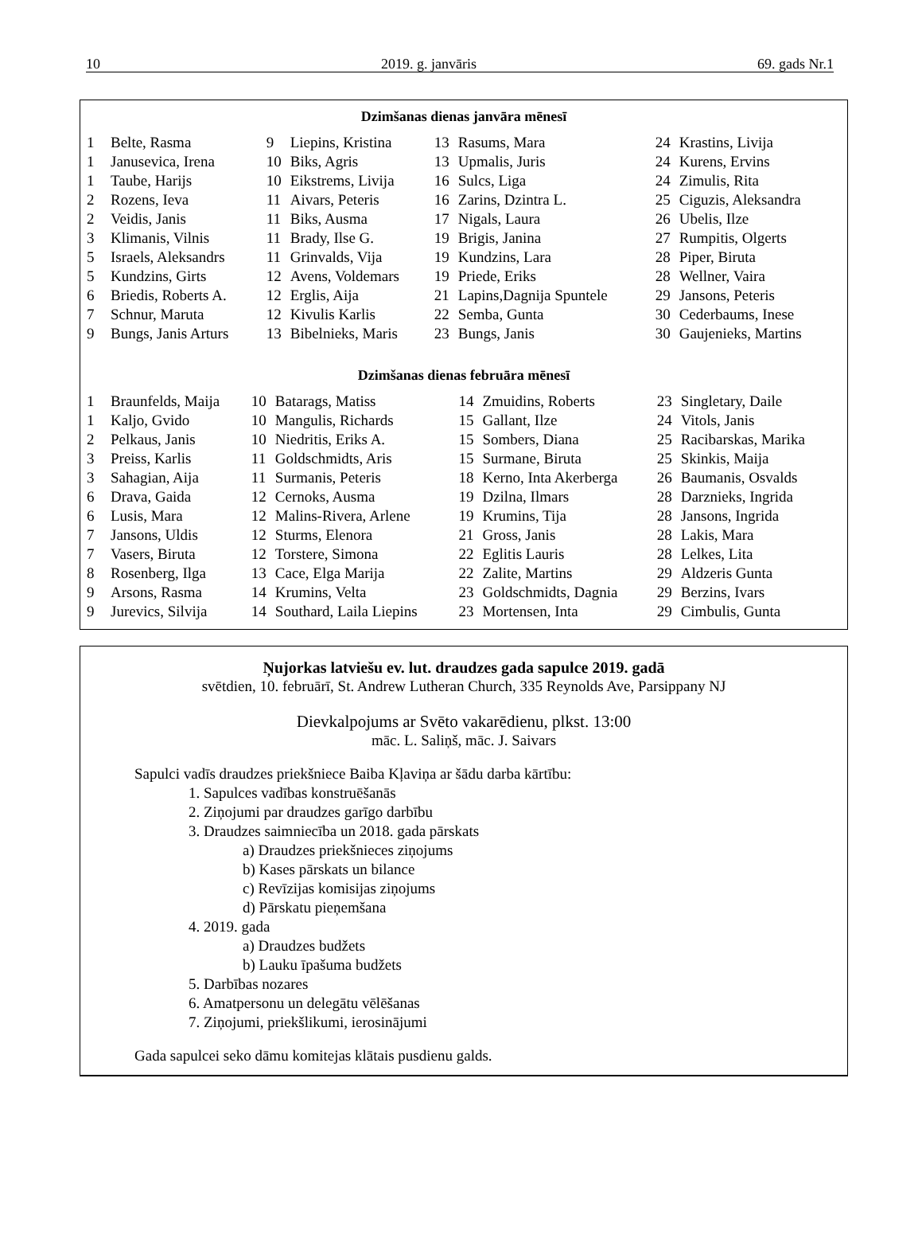10 2019. g. janvāris 69. gads Nr.1
Dzimšanas dienas janvāra mēnesī
| 1 | Belte, Rasma | 9 | Liepins, Kristina | 13 | Rasums, Mara | 24 | Krastins, Livija |
| 1 | Janusevica, Irena | 10 | Biks, Agris | 13 | Upmalis, Juris | 24 | Kurens, Ervins |
| 1 | Taube, Harijs | 10 | Eikstrems, Livija | 16 | Sulcs, Liga | 24 | Zimulis, Rita |
| 2 | Rozens, Ieva | 11 | Aivars, Peteris | 16 | Zarins, Dzintra L. | 25 | Ciguzis, Aleksandra |
| 2 | Veidis, Janis | 11 | Biks, Ausma | 17 | Nigals, Laura | 26 | Ubelis, Ilze |
| 3 | Klimanis, Vilnis | 11 | Brady, Ilse G. | 19 | Brigis, Janina | 27 | Rumpitis, Olgerts |
| 5 | Israels, Aleksandrs | 11 | Grinvalds, Vija | 19 | Kundzins, Lara | 28 | Piper, Biruta |
| 5 | Kundzins, Girts | 12 | Avens, Voldemars | 19 | Priede, Eriks | 28 | Wellner, Vaira |
| 6 | Briedis, Roberts A. | 12 | Erglis, Aija | 21 | Lapins,Dagnija Spuntele | 29 | Jansons, Peteris |
| 7 | Schnur, Maruta | 12 | Kivulis Karlis | 22 | Semba, Gunta | 30 | Cederbaums, Inese |
| 9 | Bungs, Janis Arturs | 13 | Bibelnieks, Maris | 23 | Bungs, Janis | 30 | Gaujenieks, Martins |
Dzimšanas dienas februāra mēnesī
| 1 | Braunfelds, Maija | 10 | Batarags, Matiss | 14 | Zmuidins, Roberts | 23 | Singletary, Daile |
| 1 | Kaljo, Gvido | 10 | Mangulis, Richards | 15 | Gallant, Ilze | 24 | Vitols, Janis |
| 2 | Pelkaus, Janis | 10 | Niedritis, Eriks A. | 15 | Sombers, Diana | 25 | Racibarskas, Marika |
| 3 | Preiss, Karlis | 11 | Goldschmidts, Aris | 15 | Surmane, Biruta | 25 | Skinkis, Maija |
| 3 | Sahagian, Aija | 11 | Surmanis, Peteris | 18 | Kerno, Inta Akerberga | 26 | Baumanis, Osvalds |
| 6 | Drava, Gaida | 12 | Cernoks, Ausma | 19 | Dzilna, Ilmars | 28 | Darznieks, Ingrida |
| 6 | Lusis, Mara | 12 | Malins-Rivera, Arlene | 19 | Krumins, Tija | 28 | Jansons, Ingrida |
| 7 | Jansons, Uldis | 12 | Sturms, Elenora | 21 | Gross, Janis | 28 | Lakis, Mara |
| 7 | Vasers, Biruta | 12 | Torstere, Simona | 22 | Eglitis Lauris | 28 | Lelkes, Lita |
| 8 | Rosenberg, Ilga | 13 | Cace, Elga Marija | 22 | Zalite, Martins | 29 | Aldzeris Gunta |
| 9 | Arsons, Rasma | 14 | Krumins, Velta | 23 | Goldschmidts, Dagnia | 29 | Berzins, Ivars |
| 9 | Jurevics, Silvija | 14 | Southard, Laila Liepins | 23 | Mortensen, Inta | 29 | Cimbulis, Gunta |
Ņujorkas latviešu ev. lut. draudzes gada sapulce 2019. gadā
svētdien, 10. februārī, St. Andrew Lutheran Church, 335 Reynolds Ave, Parsippany NJ
Dievkalpojums ar Svēto vakarēdienu, plkst. 13:00
māc. L. Saliņš, māc. J. Saivars
Sapulci vadīs draudzes priekšniece Baiba Kļaviņa ar šādu darba kārtību:
1. Sapulces vadības konstruēšanās
2. Ziņojumi par draudzes garīgo darbību
3. Draudzes saimniecība un 2018. gada pārskats
a) Draudzes priekšnieces ziņojums
b) Kases pārskats un bilance
c) Revīzijas komisijas ziņojums
d) Pārskatu pieņemšana
4. 2019. gada
a) Draudzes budžets
b) Lauku īpašuma budžets
5. Darbības nozares
6. Amatpersonu un delegātu vēlēšanas
7. Ziņojumi, priekšlikumi, ierosinājumi
Gada sapulcei seko dāmu komitejas klātais pusdienu galds.